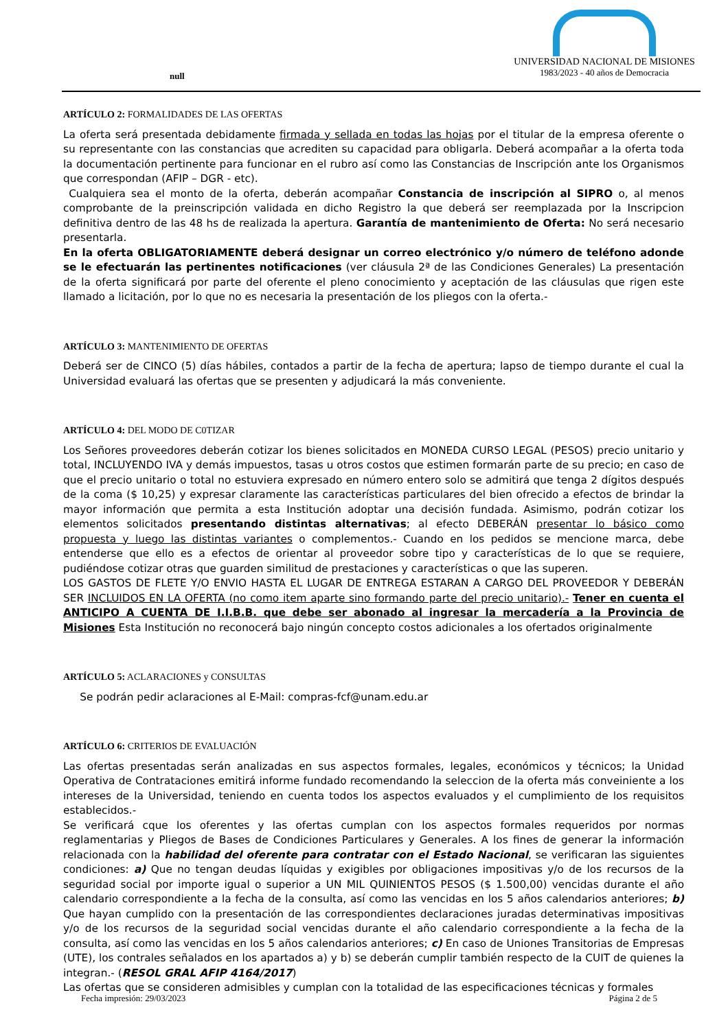null
UNIVERSIDAD NACIONAL DE MISIONES
1983/2023 - 40 años de Democracia
ARTÍCULO 2: FORMALIDADES DE LAS OFERTAS
La oferta será presentada debidamente firmada y sellada en todas las hojas por el titular de la empresa oferente o su representante con las constancias que acrediten su capacidad para obligarla. Deberá acompañar a la oferta toda la documentación pertinente para funcionar en el rubro así como las Constancias de Inscripción ante los Organismos que correspondan (AFIP – DGR - etc).
Cualquiera sea el monto de la oferta, deberán acompañar Constancia de inscripción al SIPRO o, al menos comprobante de la preinscripción validada en dicho Registro la que deberá ser reemplazada por la Inscripcion definitiva dentro de las 48 hs de realizada la apertura. Garantía de mantenimiento de Oferta: No será necesario presentarla.
En la oferta OBLIGATORIAMENTE deberá designar un correo electrónico y/o número de teléfono adonde se le efectuarán las pertinentes notificaciones (ver cláusula 2ª de las Condiciones Generales) La presentación de la oferta significará por parte del oferente el pleno conocimiento y aceptación de las cláusulas que rigen este llamado a licitación, por lo que no es necesaria la presentación de los pliegos con la oferta.-
ARTÍCULO 3: MANTENIMIENTO DE OFERTAS
Deberá ser de CINCO (5) días hábiles, contados a partir de la fecha de apertura; lapso de tiempo durante el cual la Universidad evaluará las ofertas que se presenten y adjudicará la más conveniente.
ARTÍCULO 4: DEL MODO DE C0TIZAR
Los Señores proveedores deberán cotizar los bienes solicitados en MONEDA CURSO LEGAL (PESOS) precio unitario y total, INCLUYENDO IVA y demás impuestos, tasas u otros costos que estimen formarán parte de su precio; en caso de que el precio unitario o total no estuviera expresado en número entero solo se admitirá que tenga 2 dígitos después de la coma ($ 10,25) y expresar claramente las características particulares del bien ofrecido a efectos de brindar la mayor información que permita a esta Institución adoptar una decisión fundada. Asimismo, podrán cotizar los elementos solicitados presentando distintas alternativas; al efecto DEBERÁN presentar lo básico como propuesta y luego las distintas variantes o complementos.- Cuando en los pedidos se mencione marca, debe entenderse que ello es a efectos de orientar al proveedor sobre tipo y características de lo que se requiere, pudiéndose cotizar otras que guarden similitud de prestaciones y características o que las superen.
LOS GASTOS DE FLETE Y/O ENVIO HASTA EL LUGAR DE ENTREGA ESTARAN A CARGO DEL PROVEEDOR Y DEBERÁN SER INCLUIDOS EN LA OFERTA (no como item aparte sino formando parte del precio unitario).- Tener en cuenta el ANTICIPO A CUENTA DE I.I.B.B. que debe ser abonado al ingresar la mercadería a la Provincia de Misiones Esta Institución no reconocerá bajo ningún concepto costos adicionales a los ofertados originalmente
ARTÍCULO 5: ACLARACIONES y CONSULTAS
Se podrán pedir aclaraciones al E-Mail: compras-fcf@unam.edu.ar
ARTÍCULO 6: CRITERIOS DE EVALUACIÓN
Las ofertas presentadas serán analizadas en sus aspectos formales, legales, económicos y técnicos; la Unidad Operativa de Contrataciones emitirá informe fundado recomendando la seleccion de la oferta más conveiniente a los intereses de la Universidad, teniendo en cuenta todos los aspectos evaluados y el cumplimiento de los requisitos establecidos.-
Se verificará cque los oferentes y las ofertas cumplan con los aspectos formales requeridos por normas reglamentarias y Pliegos de Bases de Condiciones Particulares y Generales. A los fines de generar la información relacionada con la habilidad del oferente para contratar con el Estado Nacional, se verificaran las siguientes condiciones: a) Que no tengan deudas líquidas y exigibles por obligaciones impositivas y/o de los recursos de la seguridad social por importe igual o superior a UN MIL QUINIENTOS PESOS ($ 1.500,00) vencidas durante el año calendario correspondiente a la fecha de la consulta, así como las vencidas en los 5 años calendarios anteriores; b) Que hayan cumplido con la presentación de las correspondientes declaraciones juradas determinativas impositivas y/o de los recursos de la seguridad social vencidas durante el año calendario correspondiente a la fecha de la consulta, así como las vencidas en los 5 años calendarios anteriores; c) En caso de Uniones Transitorias de Empresas (UTE), los contrales señalados en los apartados a) y b) se deberán cumplir también respecto de la CUIT de quienes la integran.- (RESOL GRAL AFIP 4164/2017)
Las ofertas que se consideren admisibles y cumplan con la totalidad de las especificaciones técnicas y formales
Fecha impresión: 29/03/2023 Página 2 de 5